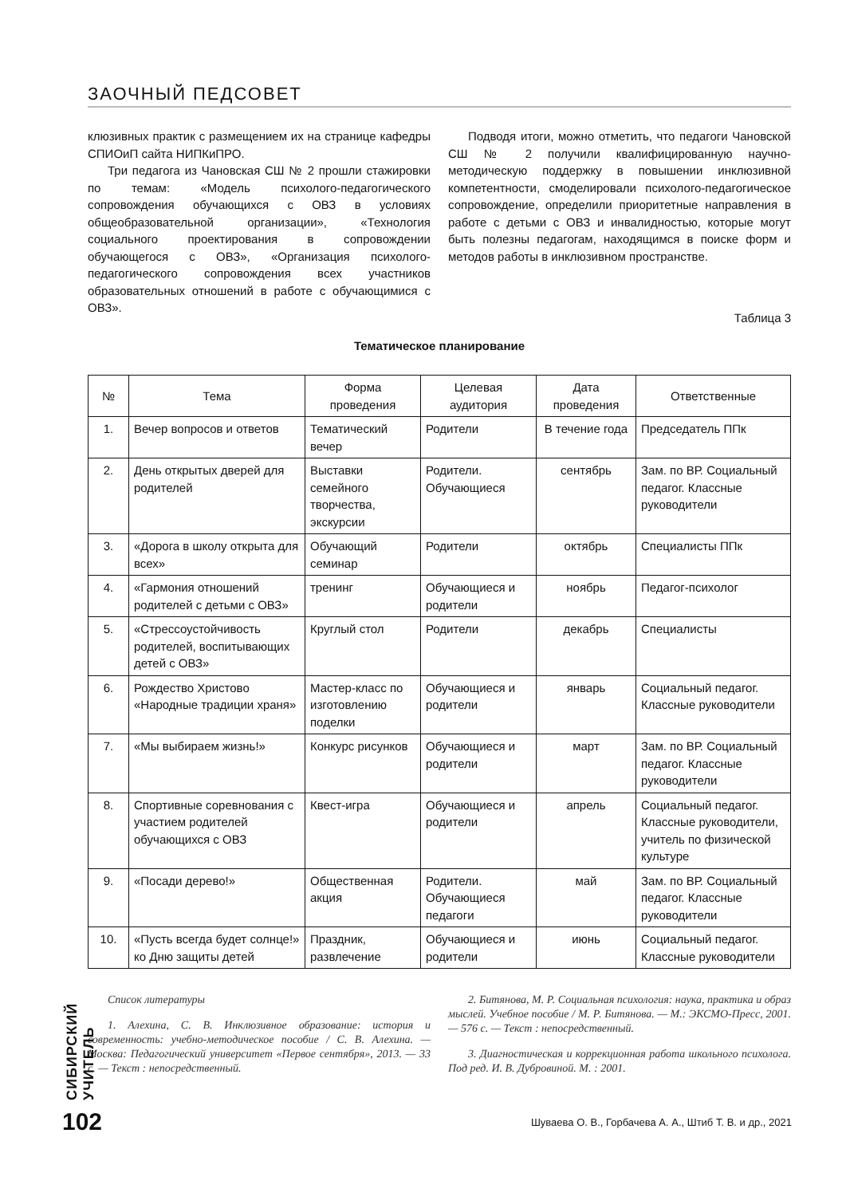ЗАОЧНЫЙ ПЕДСОВЕТ
клюзивных практик с размещением их на странице кафедры СПИОиП сайта НИПКиПРО.
Три педагога из Чановская СШ № 2 прошли стажировки по темам: «Модель психолого-педагогического сопровождения обучающихся с ОВЗ в условиях общеобразовательной организации», «Технология социального проектирования в сопровождении обучающегося с ОВЗ», «Организация психолого-педагогического сопровождения всех участников образовательных отношений в работе с обучающимися с ОВЗ».
Подводя итоги, можно отметить, что педагоги Чановской СШ № 2 получили квалифицированную научно-методическую поддержку в повышении инклюзивной компетентности, смоделировали психолого-педагогическое сопровождение, определили приоритетные направления в работе с детьми с ОВЗ и инвалидностью, которые могут быть полезны педагогам, находящимся в поиске форм и методов работы в инклюзивном пространстве.
Таблица 3
Тематическое планирование
| № | Тема | Форма проведения | Целевая аудитория | Дата проведения | Ответственные |
| --- | --- | --- | --- | --- | --- |
| 1. | Вечер вопросов и ответов | Тематический вечер | Родители | В течение года | Председатель ППк |
| 2. | День открытых дверей для родителей | Выставки семейного творчества, экскурсии | Родители. Обучающиеся | сентябрь | Зам. по ВР. Социальный педагог. Классные руководители |
| 3. | «Дорога в школу открыта для всех» | Обучающий семинар | Родители | октябрь | Специалисты ППк |
| 4. | «Гармония отношений родителей с детьми с ОВЗ» | тренинг | Обучающиеся и родители | ноябрь | Педагог-психолог |
| 5. | «Стрессоустойчивость родителей, воспитывающих детей с ОВЗ» | Круглый стол | Родители | декабрь | Специалисты |
| 6. | Рождество Христово «Народные традиции храня» | Мастер-класс по изготовлению поделки | Обучающиеся и родители | январь | Социальный педагог. Классные руководители |
| 7. | «Мы выбираем жизнь!» | Конкурс рисунков | Обучающиеся и родители | март | Зам. по ВР. Социальный педагог. Классные руководители |
| 8. | Спортивные соревнования с участием родителей обучающихся с ОВЗ | Квест-игра | Обучающиеся и родители | апрель | Социальный педагог. Классные руководители, учитель по физической культуре |
| 9. | «Посади дерево!» | Общественная акция | Родители. Обучающиеся педагоги | май | Зам. по ВР. Социальный педагог. Классные руководители |
| 10. | «Пусть всегда будет солнце!» ко Дню защиты детей | Праздник, развлечение | Обучающиеся и родители | июнь | Социальный педагог. Классные руководители |
Список литературы
1. Алехина, С. В. Инклюзивное образование: история и современность: учебно-методическое пособие / С. В. Алехина. — Москва: Педагогический университет «Первое сентября», 2013. — 33 с. — Текст : непосредственный.
2. Битянова, М. Р. Социальная психология: наука, практика и образ мыслей. Учебное пособие / М. Р. Битянова. — М.: ЭКСМО-Пресс, 2001. — 576 с. — Текст : непосредственный.
3. Диагностическая и коррекционная работа школьного психолога. Под ред. И. В. Дубровиной. М. : 2001.
СИБИРСКИЙ УЧИТЕЛЬ
102
Шуваева О. В., Горбачева А. А., Штиб Т. В. и др., 2021